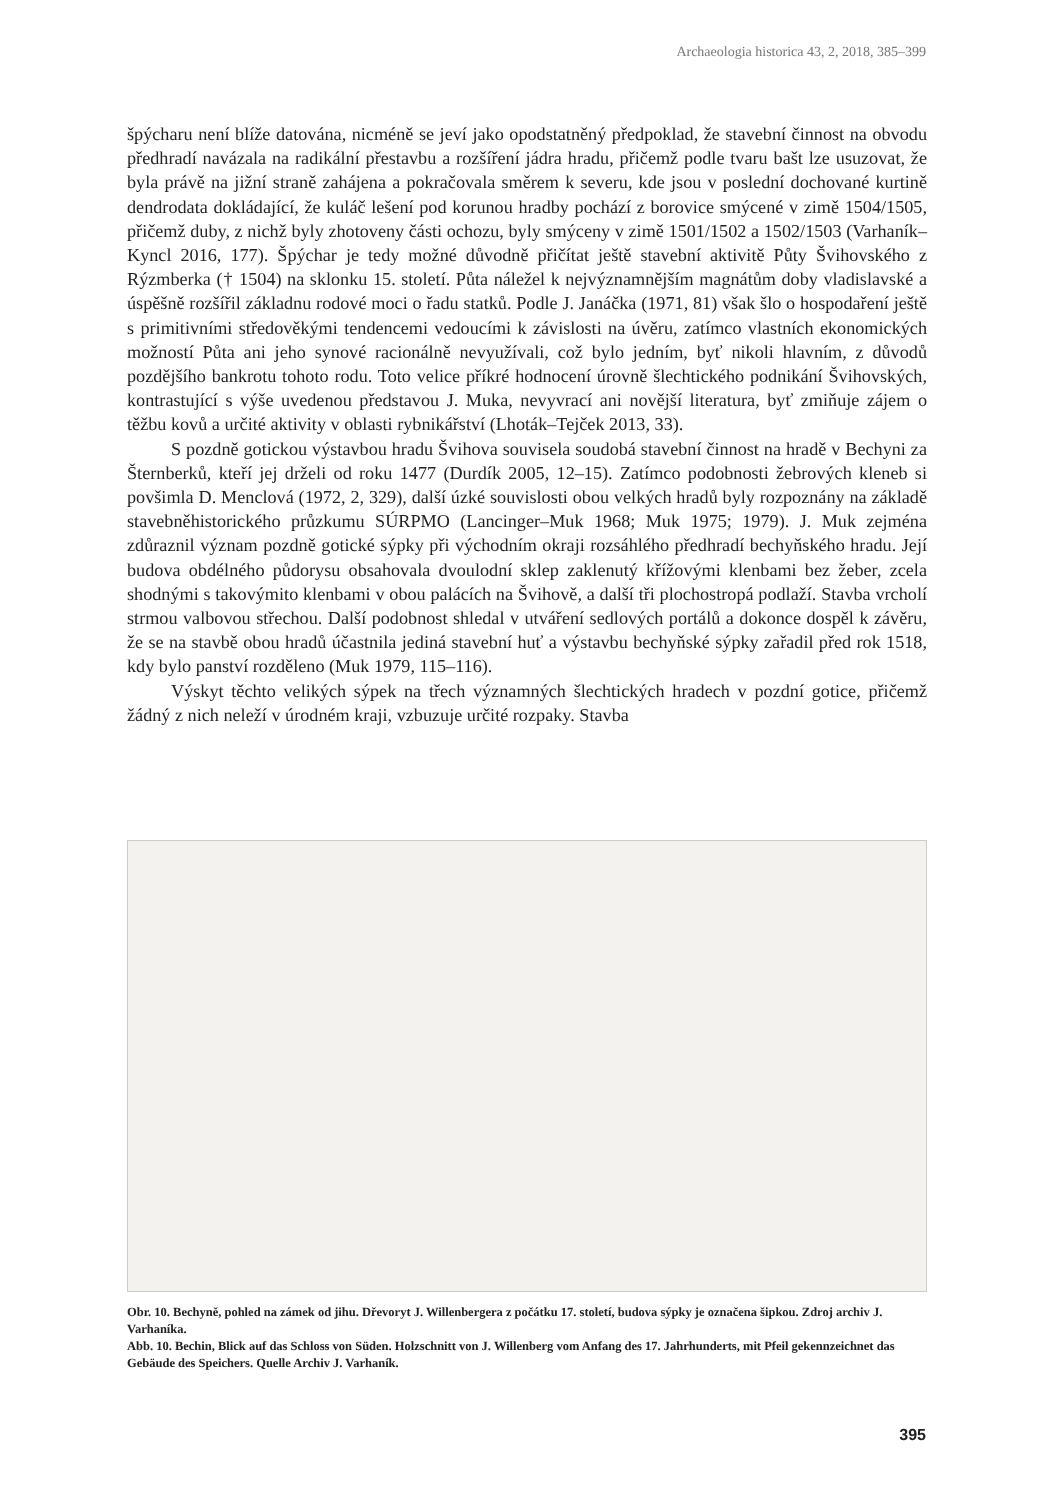Archaeologia historica 43, 2, 2018, 385–399
špýcharu není blíže datována, nicméně se jeví jako opodstatněný předpoklad, že stavební činnost na obvodu předhradí navázala na radikální přestavbu a rozšíření jádra hradu, přičemž podle tvaru bašt lze usuzovat, že byla právě na jižní straně zahájena a pokračovala směrem k severu, kde jsou v poslední dochované kurtině dendrodata dokládající, že kuláč lešení pod korunou hradby pochází z borovice smýcené v zimě 1504/1505, přičemž duby, z nichž byly zhotoveny části ochozu, byly smýceny v zimě 1501/1502 a 1502/1503 (Varhaník–Kyncl 2016, 177). Špýchar je tedy možné důvodně přičítat ještě stavební aktivitě Půty Švihovského z Rýzmberka († 1504) na sklonku 15. století. Půta náležel k nejvýznamnějším magnátům doby vladislavské a úspěšně rozšířil základnu rodové moci o řadu statků. Podle J. Janáčka (1971, 81) však šlo o hospodaření ještě s primitivními středověkými tendencemi vedoucími k závislosti na úvěru, zatímco vlastních ekonomických možností Půta ani jeho synové racionálně nevyužívali, což bylo jedním, byť nikoli hlavním, z důvodů pozdějšího bankrotu tohoto rodu. Toto velice příkré hodnocení úrovně šlechtického podnikání Švihovských, kontrastující s výše uvedenou představou J. Muka, nevyvrací ani novější literatura, byť zmiňuje zájem o těžbu kovů a určité aktivity v oblasti rybnikářství (Lhoták–Tejček 2013, 33).
S pozdně gotickou výstavbou hradu Švihova souvisela soudobá stavební činnost na hradě v Bechyni za Šternberků, kteří jej drželi od roku 1477 (Durdík 2005, 12–15). Zatímco podobnosti žebrových kleneb si povšimla D. Menclová (1972, 2, 329), další úzké souvislosti obou velkých hradů byly rozpoznány na základě stavebněhistorického průzkumu SÚRPMO (Lancinger–Muk 1968; Muk 1975; 1979). J. Muk zejména zdůraznil význam pozdně gotické sýpky při východním okraji rozsáhlého předhradí bechyňského hradu. Její budova obdélného půdorysu obsahovala dvoulodní sklep zaklenutý křížovými klenbami bez žeber, zcela shodnými s takovýmito klenbami v obou palácích na Švihově, a další tři plochostropá podlaží. Stavba vrcholí strmou valbovou střechou. Další podobnost shledal v utváření sedlových portálů a dokonce dospěl k závěru, že se na stavbě obou hradů účastnila jediná stavební huť a výstavbu bechyňské sýpky zařadil před rok 1518, kdy bylo panství rozděleno (Muk 1979, 115–116).
Výskyt těchto velikých sýpek na třech významných šlechtických hradech v pozdní gotice, přičemž žádný z nich neleží v úrodném kraji, vzbuzuje určité rozpaky. Stavba
Obr. 10. Bechyně, pohled na zámek od jihu. Dřevoryt J. Willenbergera z počátku 17. století, budova sýpky je označena šipkou. Zdroj archiv J. Varhaníka.
Abb. 10. Bechin, Blick auf das Schloss von Süden. Holzschnitt von J. Willenberg vom Anfang des 17. Jahrhunderts, mit Pfeil gekennzeichnet das Gebäude des Speichers. Quelle Archiv J. Varhaník.
395